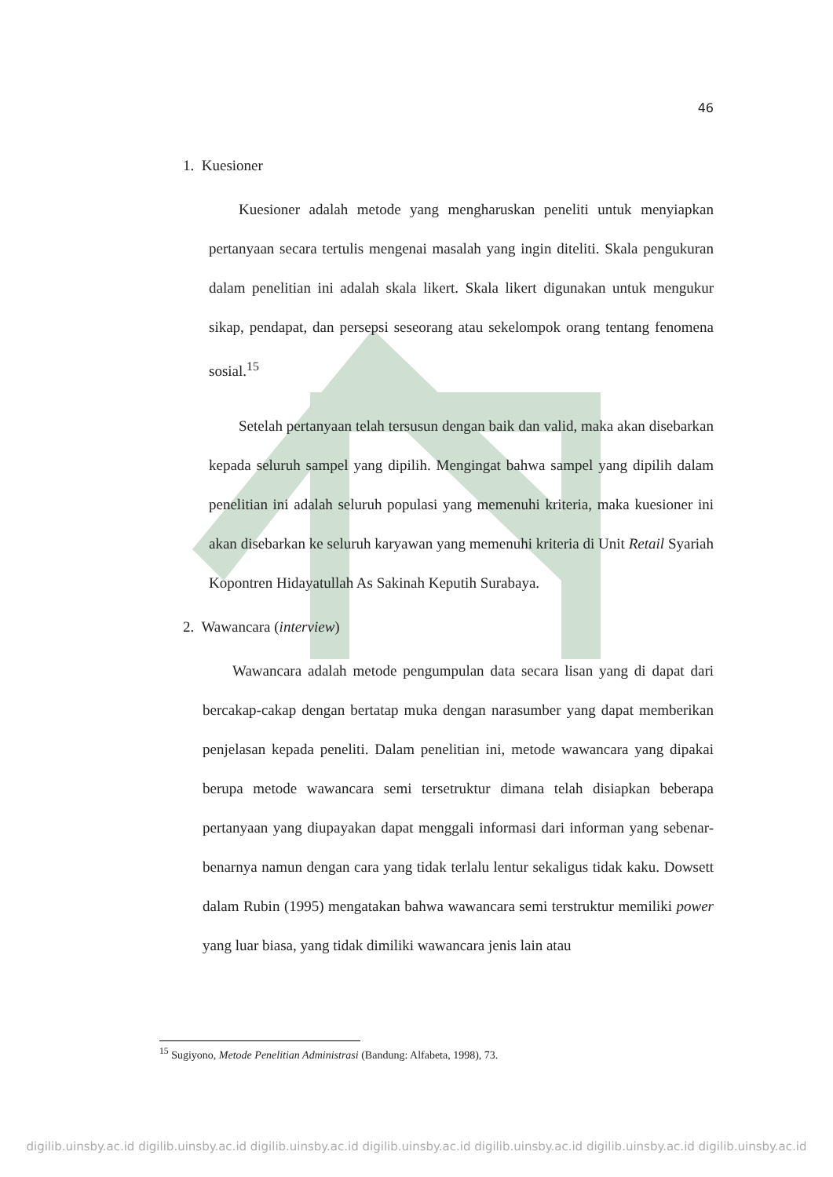46
1. Kuesioner
Kuesioner adalah metode yang mengharuskan peneliti untuk menyiapkan pertanyaan secara tertulis mengenai masalah yang ingin diteliti. Skala pengukuran dalam penelitian ini adalah skala likert. Skala likert digunakan untuk mengukur sikap, pendapat, dan persepsi seseorang atau sekelompok orang tentang fenomena sosial.<sup>15</sup>
Setelah pertanyaan telah tersusun dengan baik dan valid, maka akan disebarkan kepada seluruh sampel yang dipilih. Mengingat bahwa sampel yang dipilih dalam penelitian ini adalah seluruh populasi yang memenuhi kriteria, maka kuesioner ini akan disebarkan ke seluruh karyawan yang memenuhi kriteria di Unit Retail Syariah Kopontren Hidayatullah As Sakinah Keputih Surabaya.
2. Wawancara (interview)
Wawancara adalah metode pengumpulan data secara lisan yang di dapat dari bercakap-cakap dengan bertatap muka dengan narasumber yang dapat memberikan penjelasan kepada peneliti. Dalam penelitian ini, metode wawancara yang dipakai berupa metode wawancara semi tersetruktur dimana telah disiapkan beberapa pertanyaan yang diupayakan dapat menggali informasi dari informan yang sebenar-benarnya namun dengan cara yang tidak terlalu lentur sekaligus tidak kaku. Dowsett dalam Rubin (1995) mengatakan bahwa wawancara semi terstruktur memiliki power yang luar biasa, yang tidak dimiliki wawancara jenis lain atau
<sup>15</sup> Sugiyono, Metode Penelitian Administrasi (Bandung: Alfabeta, 1998), 73.
digilib.uinsby.ac.id digilib.uinsby.ac.id digilib.uinsby.ac.id digilib.uinsby.ac.id digilib.uinsby.ac.id digilib.uinsby.ac.id digilib.uinsby.ac.id